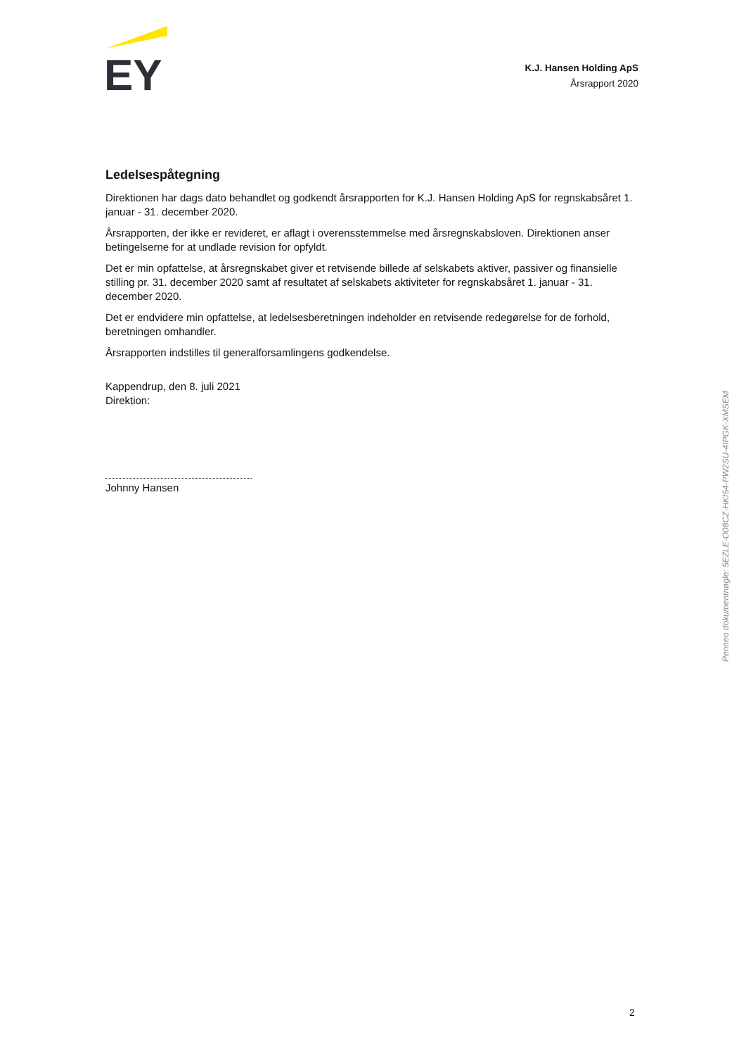EY
K.J. Hansen Holding ApS
Årsrapport 2020
Ledelsespåtegning
Direktionen har dags dato behandlet og godkendt årsrapporten for K.J. Hansen Holding ApS for regnskabsåret 1. januar - 31. december 2020.
Årsrapporten, der ikke er revideret, er aflagt i overensstemmelse med årsregnskabsloven. Direktionen anser betingelserne for at undlade revision for opfyldt.
Det er min opfattelse, at årsregnskabet giver et retvisende billede af selskabets aktiver, passiver og finansielle stilling pr. 31. december 2020 samt af resultatet af selskabets aktiviteter for regnskabsåret 1. januar - 31. december 2020.
Det er endvidere min opfattelse, at ledelsesberetningen indeholder en retvisende redegørelse for de forhold, beretningen omhandler.
Årsrapporten indstilles til generalforsamlingens godkendelse.
Kappendrup, den 8. juli 2021
Direktion:
Johnny Hansen
Penneo dokumentnøgle: 5EZLE-O08CZ-HKI54-PW2SU-4IPGK-XMSEM
2